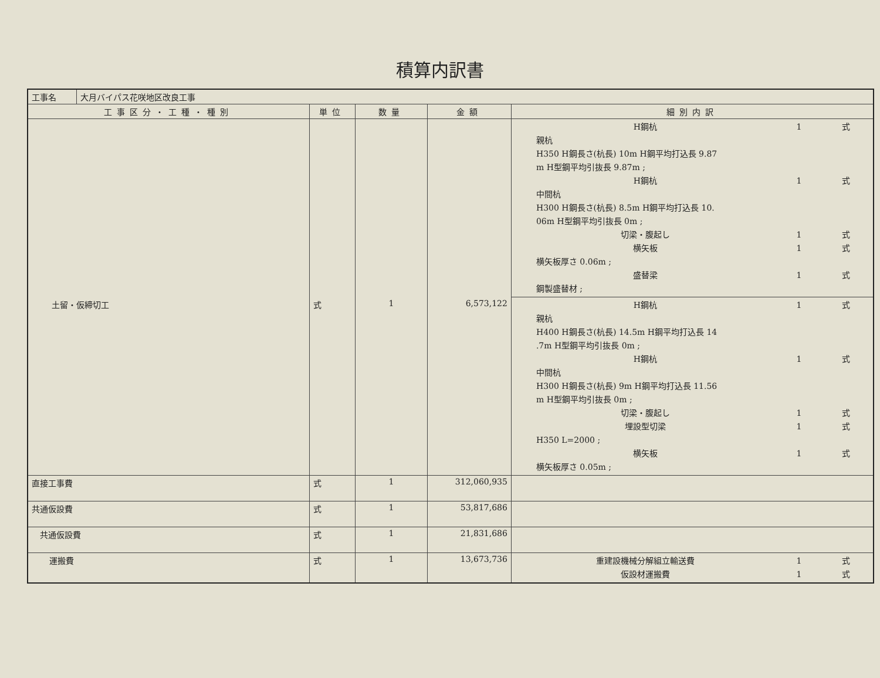積算内訳書
| 工事名 | 大月バイパス花咲地区改良工事 | | | | |
| 工事区分・工種・種別 | | 単位 | 数量 | 金額 | 細別内訳 |
| | | | | | H鋼杭 1 式 親杭 H350 H鋼長さ(杭長) 10m H鋼平均打込長 9.87 m H型鋼平均引抜長 9.87m ; H鋼杭 1 式 中間杭 H300 H鋼長さ(杭長) 8.5m H鋼平均打込長 10. 06m H型鋼平均引抜長 0m ; 切梁・腹起し 1 式 横矢板 1 式 横矢板厚さ 0.06m ; 盛替梁 1 式 鋼製盛替材 ; |
| 土留・仮締切工 | | 式 | 1 | 6,573,122 | H鋼杭 1 式 親杭 H400 H鋼長さ(杭長) 14.5m H鋼平均打込長 14 .7m H型鋼平均引抜長 0m ; H鋼杭 1 式 中間杭 H300 H鋼長さ(杭長) 9m H鋼平均打込長 11.56 m H型鋼平均引抜長 0m ; 切梁・腹起し 1 式 埋設型切梁 1 式 H350 L=2000 ; 横矢板 1 式 横矢板厚さ 0.05m ; |
| 直接工事費 | | 式 | 1 | 312,060,935 | |
| 共通仮設費 | | 式 | 1 | 53,817,686 | |
| 共通仮設費 | | 式 | 1 | 21,831,686 | |
| 運搬費 | | 式 | 1 | 13,673,736 | 重建設機械分解組立輸送費 1 式 仮設材運搬費 1 式 |